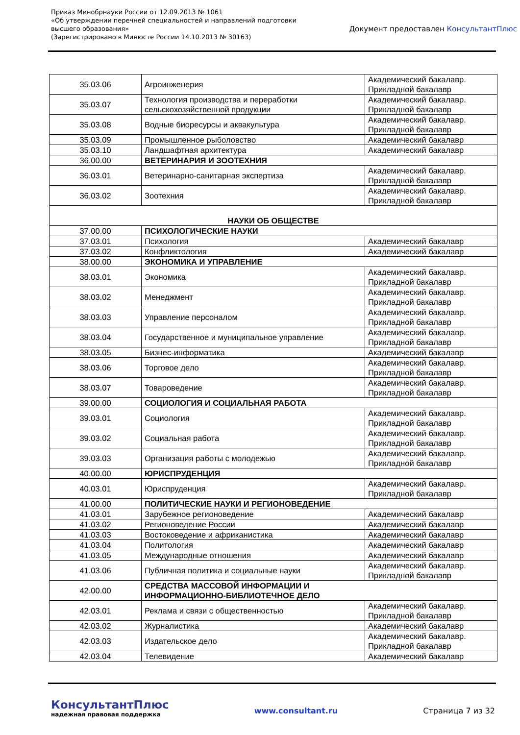Приказ Минобрнауки России от 12.09.2013 № 1061
«Об утверждении перечней специальностей и направлений подготовки
высшего образования»
(Зарегистрировано в Минюсте России 14.10.2013 № 30163)
Документ предоставлен КонсультантПлюс
| 35.03.06 | Агроинженерия | Академический бакалавр. Прикладной бакалавр |
| 35.03.07 | Технология производства и переработки сельскохозяйственной продукции | Академический бакалавр. Прикладной бакалавр |
| 35.03.08 | Водные биоресурсы и аквакультура | Академический бакалавр. Прикладной бакалавр |
| 35.03.09 | Промышленное рыболовство | Академический бакалавр |
| 35.03.10 | Ландшафтная архитектура | Академический бакалавр |
| 36.00.00 | ВЕТЕРИНАРИЯ И ЗООТЕХНИЯ | |
| 36.03.01 | Ветеринарно-санитарная экспертиза | Академический бакалавр. Прикладной бакалавр |
| 36.03.02 | Зоотехния | Академический бакалавр. Прикладной бакалавр |
| НАУКИ ОБ ОБЩЕСТВЕ | | |
| 37.00.00 | ПСИХОЛОГИЧЕСКИЕ НАУКИ | |
| 37.03.01 | Психология | Академический бакалавр |
| 37.03.02 | Конфликтология | Академический бакалавр |
| 38.00.00 | ЭКОНОМИКА И УПРАВЛЕНИЕ | |
| 38.03.01 | Экономика | Академический бакалавр. Прикладной бакалавр |
| 38.03.02 | Менеджмент | Академический бакалавр. Прикладной бакалавр |
| 38.03.03 | Управление персоналом | Академический бакалавр. Прикладной бакалавр |
| 38.03.04 | Государственное и муниципальное управление | Академический бакалавр. Прикладной бакалавр |
| 38.03.05 | Бизнес-информатика | Академический бакалавр |
| 38.03.06 | Торговое дело | Академический бакалавр. Прикладной бакалавр |
| 38.03.07 | Товароведение | Академический бакалавр. Прикладной бакалавр |
| 39.00.00 | СОЦИОЛОГИЯ И СОЦИАЛЬНАЯ РАБОТА | |
| 39.03.01 | Социология | Академический бакалавр. Прикладной бакалавр |
| 39.03.02 | Социальная работа | Академический бакалавр. Прикладной бакалавр |
| 39.03.03 | Организация работы с молодежью | Академический бакалавр. Прикладной бакалавр |
| 40.00.00 | ЮРИСПРУДЕНЦИЯ | |
| 40.03.01 | Юриспруденция | Академический бакалавр. Прикладной бакалавр |
| 41.00.00 | ПОЛИТИЧЕСКИЕ НАУКИ И РЕГИОНОВЕДЕНИЕ | |
| 41.03.01 | Зарубежное регионоведение | Академический бакалавр |
| 41.03.02 | Регионоведение России | Академический бакалавр |
| 41.03.03 | Востоковедение и африканистика | Академический бакалавр |
| 41.03.04 | Политология | Академический бакалавр |
| 41.03.05 | Международные отношения | Академический бакалавр |
| 41.03.06 | Публичная политика и социальные науки | Академический бакалавр. Прикладной бакалавр |
| 42.00.00 | СРЕДСТВА МАССОВОЙ ИНФОРМАЦИИ И ИНФОРМАЦИОННО-БИБЛИОТЕЧНОЕ ДЕЛО | |
| 42.03.01 | Реклама и связи с общественностью | Академический бакалавр. Прикладной бакалавр |
| 42.03.02 | Журналистика | Академический бакалавр |
| 42.03.03 | Издательское дело | Академический бакалавр. Прикладной бакалавр |
| 42.03.04 | Телевидение | Академический бакалавр |
КонсультантПлюс
надежная правовая поддержка
www.consultant.ru Страница 7 из 32